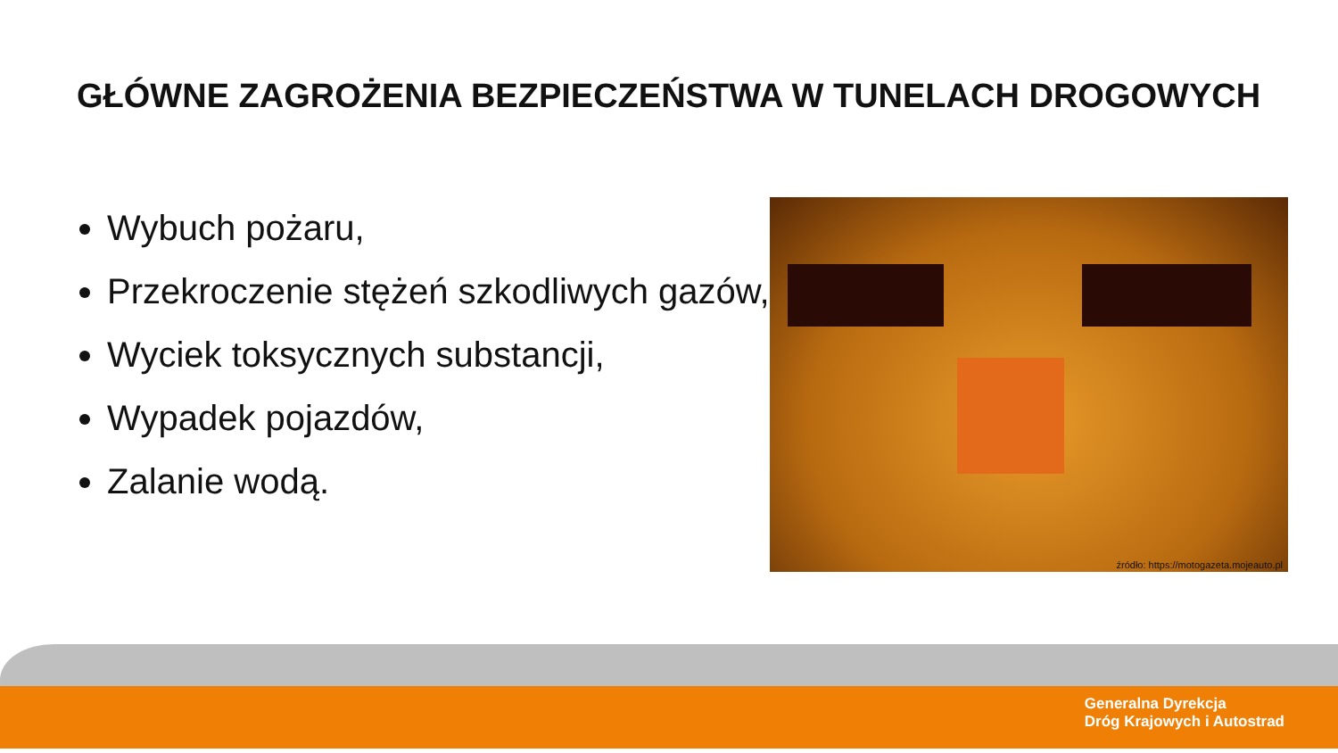GŁÓWNE ZAGROŻENIA BEZPIECZEŃSTWA W TUNELACH DROGOWYCH
Wybuch pożaru,
Przekroczenie stężeń szkodliwych gazów,
Wyciek toksycznych substancji,
Wypadek pojazdów,
Zalanie wodą.
źródło: https://motogazeta.mojeauto.pl
Generalna Dyrekcja
Dróg Krajowych i Autostrad